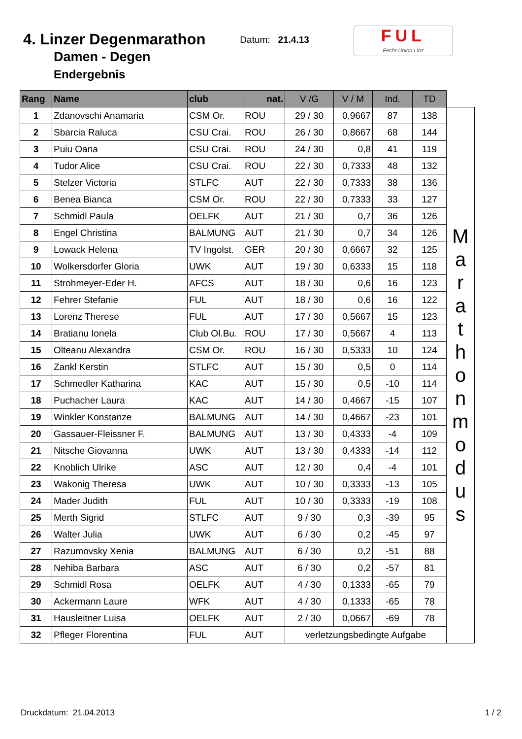4. Linzer Degenmarathon
Damen - Degen
Endergebnis
Datum: 21.4.13
FUL
Fecht-Union Linz
| Rang | Name | club | nat. | V /G | V / M | Ind. | TD | |
| --- | --- | --- | --- | --- | --- | --- | --- | --- |
| 1 | Zdanovschi Anamaria | CSM Or. | ROU | 29 / 30 | 0,9667 | 87 | 138 | M a r a t h o n m o d u s |
| 2 | Sbarcia Raluca | CSU Crai. | ROU | 26 / 30 | 0,8667 | 68 | 144 | |
| 3 | Puiu Oana | CSU Crai. | ROU | 24 / 30 | 0,8 | 41 | 119 | |
| 4 | Tudor Alice | CSU Crai. | ROU | 22 / 30 | 0,7333 | 48 | 132 | |
| 5 | Stelzer Victoria | STLFC | AUT | 22 / 30 | 0,7333 | 38 | 136 | |
| 6 | Benea Bianca | CSM Or. | ROU | 22 / 30 | 0,7333 | 33 | 127 | |
| 7 | Schmidl Paula | OELFK | AUT | 21 / 30 | 0,7 | 36 | 126 | |
| 8 | Engel Christina | BALMUNG | AUT | 21 / 30 | 0,7 | 34 | 126 | |
| 9 | Lowack Helena | TV Ingolst. | GER | 20 / 30 | 0,6667 | 32 | 125 | |
| 10 | Wolkersdorfer Gloria | UWK | AUT | 19 / 30 | 0,6333 | 15 | 118 | |
| 11 | Strohmeyer-Eder H. | AFCS | AUT | 18 / 30 | 0,6 | 16 | 123 | |
| 12 | Fehrer Stefanie | FUL | AUT | 18 / 30 | 0,6 | 16 | 122 | |
| 13 | Lorenz Therese | FUL | AUT | 17 / 30 | 0,5667 | 15 | 123 | |
| 14 | Bratianu Ionela | Club Ol.Bu. | ROU | 17 / 30 | 0,5667 | 4 | 113 | |
| 15 | Olteanu Alexandra | CSM Or. | ROU | 16 / 30 | 0,5333 | 10 | 124 | |
| 16 | Zankl Kerstin | STLFC | AUT | 15 / 30 | 0,5 | 0 | 114 | |
| 17 | Schmedler Katharina | KAC | AUT | 15 / 30 | 0,5 | -10 | 114 | |
| 18 | Puchacher Laura | KAC | AUT | 14 / 30 | 0,4667 | -15 | 107 | |
| 19 | Winkler Konstanze | BALMUNG | AUT | 14 / 30 | 0,4667 | -23 | 101 | |
| 20 | Gassauer-Fleissner F. | BALMUNG | AUT | 13 / 30 | 0,4333 | -4 | 109 | |
| 21 | Nitsche Giovanna | UWK | AUT | 13 / 30 | 0,4333 | -14 | 112 | |
| 22 | Knoblich Ulrike | ASC | AUT | 12 / 30 | 0,4 | -4 | 101 | |
| 23 | Wakonig Theresa | UWK | AUT | 10 / 30 | 0,3333 | -13 | 105 | |
| 24 | Mader Judith | FUL | AUT | 10 / 30 | 0,3333 | -19 | 108 | |
| 25 | Merth Sigrid | STLFC | AUT | 9 / 30 | 0,3 | -39 | 95 | |
| 26 | Walter Julia | UWK | AUT | 6 / 30 | 0,2 | -45 | 97 | |
| 27 | Razumovsky Xenia | BALMUNG | AUT | 6 / 30 | 0,2 | -51 | 88 | |
| 28 | Nehiba Barbara | ASC | AUT | 6 / 30 | 0,2 | -57 | 81 | |
| 29 | Schmidl Rosa | OELFK | AUT | 4 / 30 | 0,1333 | -65 | 79 | |
| 30 | Ackermann Laure | WFK | AUT | 4 / 30 | 0,1333 | -65 | 78 | |
| 31 | Hausleitner Luisa | OELFK | AUT | 2 / 30 | 0,0667 | -69 | 78 | |
| 32 | Pfleger Florentina | FUL | AUT | verletzungsbedingte Aufgabe | | | | |
Druckdatum: 21.04.2013 1 / 2